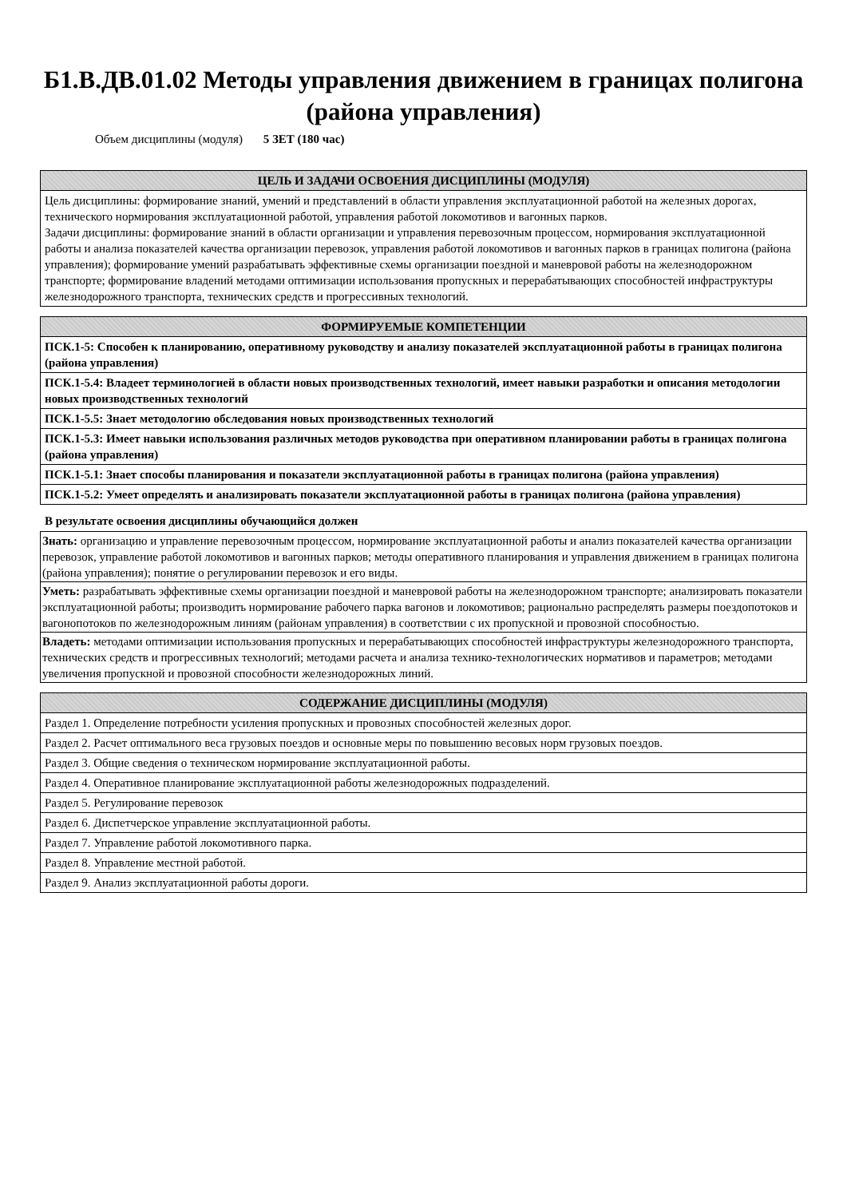Б1.В.ДВ.01.02 Методы управления движением в границах полигона (района управления)
Объем дисциплины (модуля) 5 ЗЕТ (180 час)
| ЦЕЛЬ И ЗАДАЧИ ОСВОЕНИЯ ДИСЦИПЛИНЫ (МОДУЛЯ) |
| --- |
| Цель дисциплины: формирование знаний, умений и представлений в области управления эксплуатационной работой на железных дорогах, технического нормирования эксплуатационной работой, управления работой локомотивов и вагонных парков. Задачи дисциплины: формирование знаний в области организации и управления перевозочным процессом, нормирования эксплуатационной работы и анализа показателей качества организации перевозок, управления работой локомотивов и вагонных парков в границах полигона (района управления); формирование умений разрабатывать эффективные схемы организации поездной и маневровой работы на железнодорожном транспорте; формирование владений методами оптимизации использования пропускных и перерабатывающих способностей инфраструктуры железнодорожного транспорта, технических средств и прогрессивных технологий. |
| ФОРМИРУЕМЫЕ КОМПЕТЕНЦИИ |
| --- |
| ПСК.1-5: Способен к планированию, оперативному руководству и анализу показателей эксплуатационной работы в границах полигона (района управления) |
| ПСК.1-5.4: Владеет терминологией в области новых производственных технологий, имеет навыки разработки и описания методологии новых производственных технологий |
| ПСК.1-5.5: Знает методологию обследования новых производственных технологий |
| ПСК.1-5.3: Имеет навыки использования различных методов руководства при оперативном планировании работы в границах полигона (района управления) |
| ПСК.1-5.1: Знает способы планирования и показатели эксплуатационной работы в границах полигона (района управления) |
| ПСК.1-5.2: Умеет определять и анализировать показатели эксплуатационной работы в границах полигона (района управления) |
В результате освоения дисциплины обучающийся должен
| Знать: организацию и управление перевозочным процессом, нормирование эксплуатационной работы и анализ показателей качества организации перевозок, управление работой локомотивов и вагонных парков; методы оперативного планирования и управления движением в границах полигона (района управления); понятие о регулировании перевозок и его виды. |
| Уметь: разрабатывать эффективные схемы организации поездной и маневровой работы на железнодорожном транспорте; анализировать показатели эксплуатационной работы; производить нормирование рабочего парка вагонов и локомотивов; рационально распределять размеры поездопотоков и вагонопотоков по железнодорожным линиям (районам управления) в соответствии с их пропускной и провозной способностью. |
| Владеть: методами оптимизации использования пропускных и перерабатывающих способностей инфраструктуры железнодорожного транспорта, технических средств и прогрессивных технологий; методами расчета и анализа технико-технологических нормативов и параметров; методами увеличения пропускной и провозной способности железнодорожных линий. |
| СОДЕРЖАНИЕ ДИСЦИПЛИНЫ (МОДУЛЯ) |
| --- |
| Раздел 1. Определение потребности усиления пропускных и провозных способностей железных дорог. |
| Раздел 2. Расчет оптимального веса грузовых поездов и основные меры по повышению весовых норм грузовых поездов. |
| Раздел 3. Общие сведения о техническом нормирование эксплуатационной работы. |
| Раздел 4. Оперативное планирование эксплуатационной работы железнодорожных подразделений. |
| Раздел 5. Регулирование перевозок |
| Раздел 6. Диспетчерское управление эксплуатационной работы. |
| Раздел 7. Управление работой локомотивного парка. |
| Раздел 8. Управление местной работой. |
| Раздел 9. Анализ эксплуатационной работы дороги. |